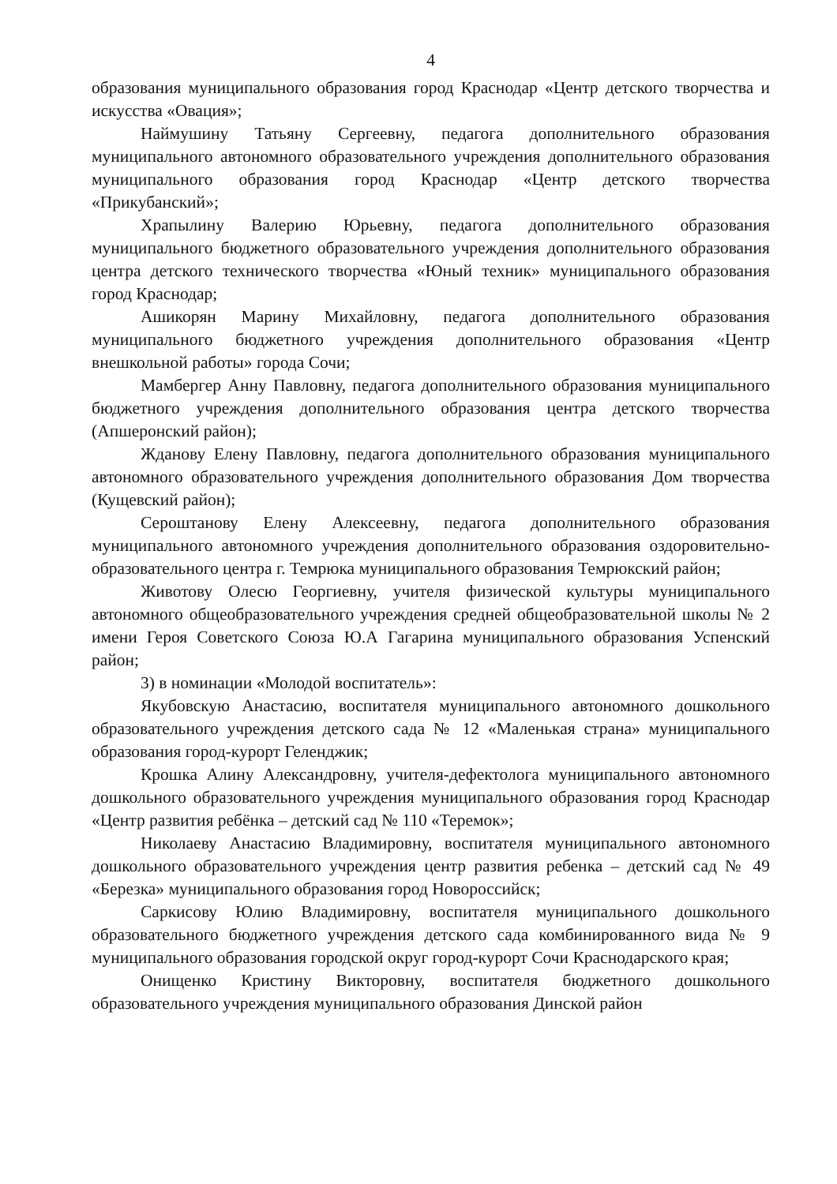4
образования муниципального образования город Краснодар «Центр детского творчества и искусства «Овация»;
Наймушину Татьяну Сергеевну, педагога дополнительного образования муниципального автономного образовательного учреждения дополнительного образования муниципального образования город Краснодар «Центр детского творчества «Прикубанский»;
Храпылину Валерию Юрьевну, педагога дополнительного образования муниципального бюджетного образовательного учреждения дополнительного образования центра детского технического творчества «Юный техник» муниципального образования город Краснодар;
Ашикорян Марину Михайловну, педагога дополнительного образования муниципального бюджетного учреждения дополнительного образования «Центр внешкольной работы» города Сочи;
Мамбергер Анну Павловну, педагога дополнительного образования муниципального бюджетного учреждения дополнительного образования центра детского творчества (Апшеронский район);
Жданову Елену Павловну, педагога дополнительного образования муниципального автономного образовательного учреждения дополнительного образования Дом творчества (Кущевский район);
Сероштанову Елену Алексеевну, педагога дополнительного образования муниципального автономного учреждения дополнительного образования оздоровительно-образовательного центра г. Темрюка муниципального образования Темрюкский район;
Животову Олесю Георгиевну, учителя физической культуры муниципального автономного общеобразовательного учреждения средней общеобразовательной школы № 2 имени Героя Советского Союза Ю.А Гагарина муниципального образования Успенский район;
3) в номинации «Молодой воспитатель»:
Якубовскую Анастасию, воспитателя муниципального автономного дошкольного образовательного учреждения детского сада № 12 «Маленькая страна» муниципального образования город-курорт Геленджик;
Крошка Алину Александровну, учителя-дефектолога муниципального автономного дошкольного образовательного учреждения муниципального образования город Краснодар «Центр развития ребёнка – детский сад № 110 «Теремок»;
Николаеву Анастасию Владимировну, воспитателя муниципального автономного дошкольного образовательного учреждения центр развития ребенка – детский сад № 49 «Березка» муниципального образования город Новороссийск;
Саркисову Юлию Владимировну, воспитателя муниципального дошкольного образовательного бюджетного учреждения детского сада комбинированного вида № 9 муниципального образования городской округ город-курорт Сочи Краснодарского края;
Онищенко Кристину Викторовну, воспитателя бюджетного дошкольного образовательного учреждения муниципального образования Динской район